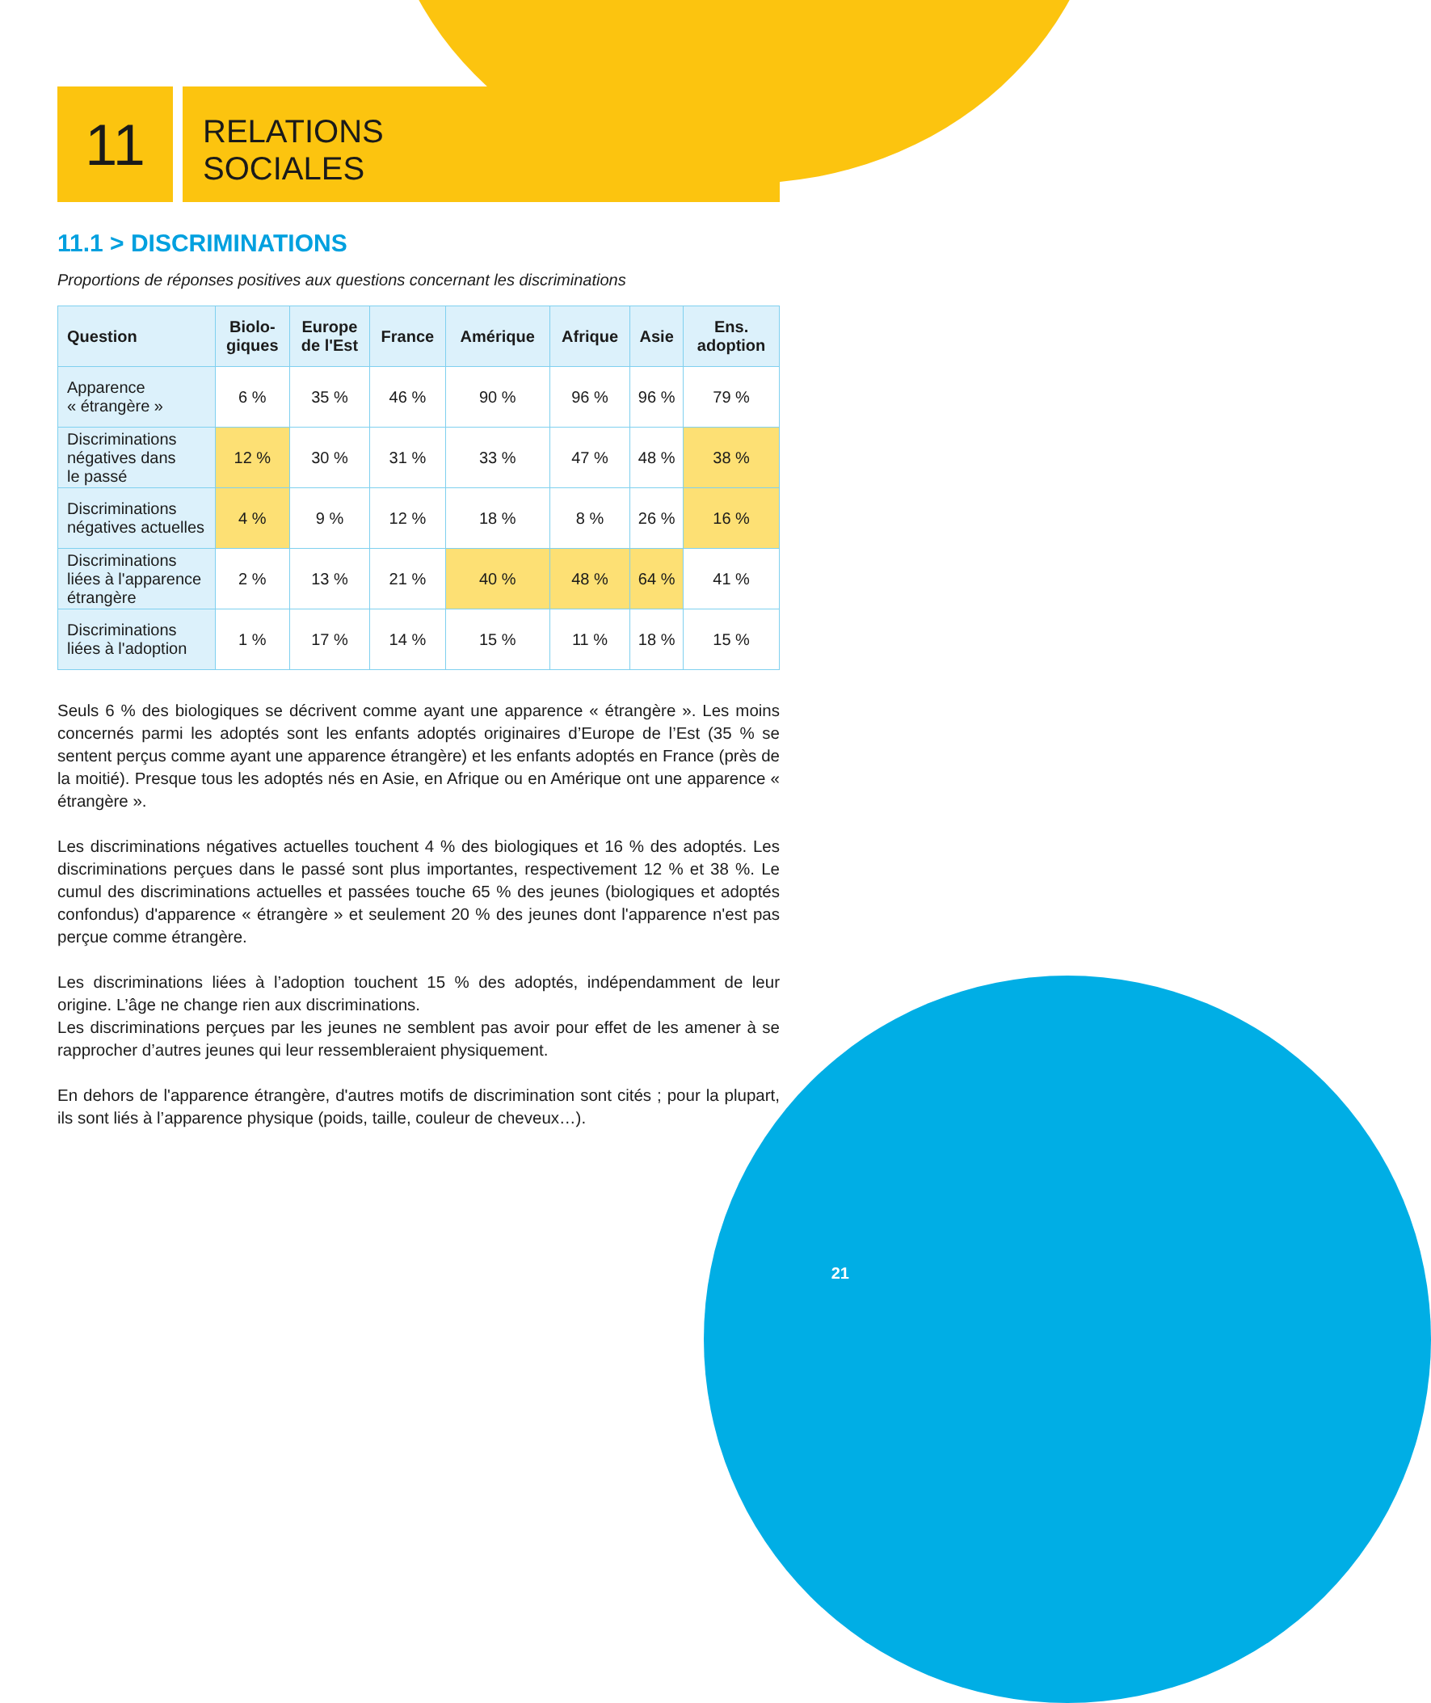11
RELATIONS
SOCIALES
11.1 > DISCRIMINATIONS
Proportions de réponses positives aux questions concernant les discriminations
| Question | Biolo- giques | Europe de l'Est | France | Amérique | Afrique | Asie | Ens. adoption |
| --- | --- | --- | --- | --- | --- | --- | --- |
| Apparence « étrangère » | 6 % | 35 % | 46 % | 90 % | 96 % | 96 % | 79 % |
| Discriminations négatives dans le passé | 12 % | 30 % | 31 % | 33 % | 47 % | 48 % | 38 % |
| Discriminations négatives actuelles | 4 % | 9 % | 12 % | 18 % | 8 % | 26 % | 16 % |
| Discriminations liées à l'apparence étrangère | 2 % | 13 % | 21 % | 40 % | 48 % | 64 % | 41 % |
| Discriminations liées à l'adoption | 1 % | 17 % | 14 % | 15 % | 11 % | 18 % | 15 % |
Seuls 6 % des biologiques se décrivent comme ayant une apparence « étrangère ». Les moins concernés parmi les adoptés sont les enfants adoptés originaires d’Europe de l’Est (35 % se sentent perçus comme ayant une apparence étrangère) et les enfants adoptés en France (près de la moitié). Presque tous les adoptés nés en Asie, en Afrique ou en Amérique ont une apparence « étrangère ».
Les discriminations négatives actuelles touchent 4 % des biologiques et 16 % des adoptés. Les discriminations perçues dans le passé sont plus importantes, respectivement 12 % et 38 %. Le cumul des discriminations actuelles et passées touche 65 % des jeunes (biologiques et adoptés confondus) d'apparence « étrangère » et seulement 20 % des jeunes dont l'apparence n'est pas perçue comme étrangère.
Les discriminations liées à l’adoption touchent 15 % des adoptés, indépendamment de leur origine. L’âge ne change rien aux discriminations.
Les discriminations perçues par les jeunes ne semblent pas avoir pour effet de les amener à se rapprocher d’autres jeunes qui leur ressembleraient physiquement.
En dehors de l'apparence étrangère, d'autres motifs de discrimination sont cités ; pour la plupart, ils sont liés à l’apparence physique (poids, taille, couleur de cheveux…).
21